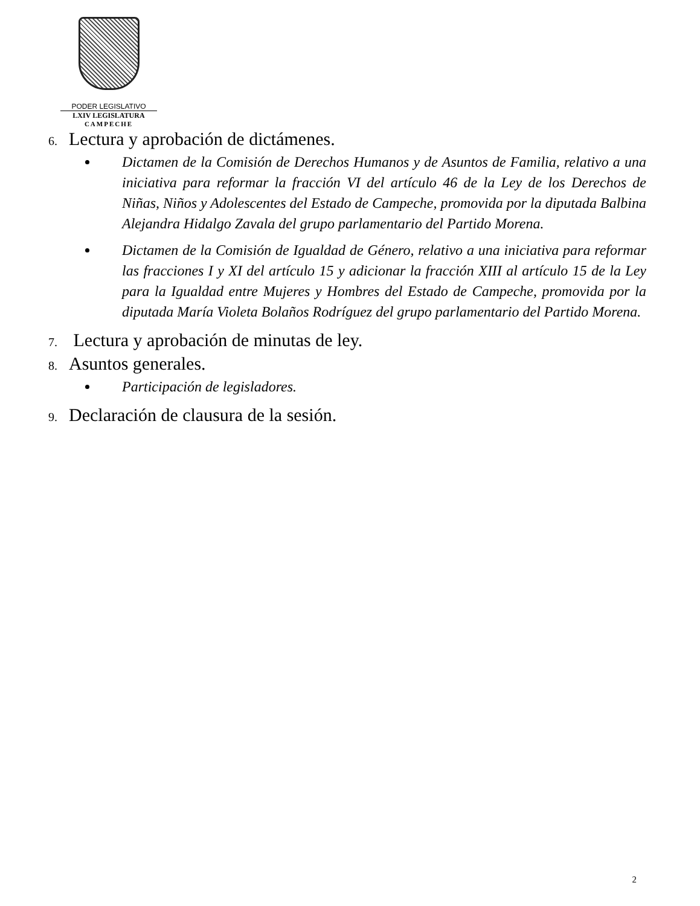PODER LEGISLATIVO
LXIV LEGISLATURA
CAMPECHE
6. Lectura y aprobación de dictámenes.
Dictamen de la Comisión de Derechos Humanos y de Asuntos de Familia, relativo a una iniciativa para reformar la fracción VI del artículo 46 de la Ley de los Derechos de Niñas, Niños y Adolescentes del Estado de Campeche, promovida por la diputada Balbina Alejandra Hidalgo Zavala del grupo parlamentario del Partido Morena.
Dictamen de la Comisión de Igualdad de Género, relativo a una iniciativa para reformar las fracciones I y XI del artículo 15 y adicionar la fracción XIII al artículo 15 de la Ley para la Igualdad entre Mujeres y Hombres del Estado de Campeche, promovida por la diputada María Violeta Bolaños Rodríguez del grupo parlamentario del Partido Morena.
7. Lectura y aprobación de minutas de ley.
8. Asuntos generales.
Participación de legisladores.
9. Declaración de clausura de la sesión.
2